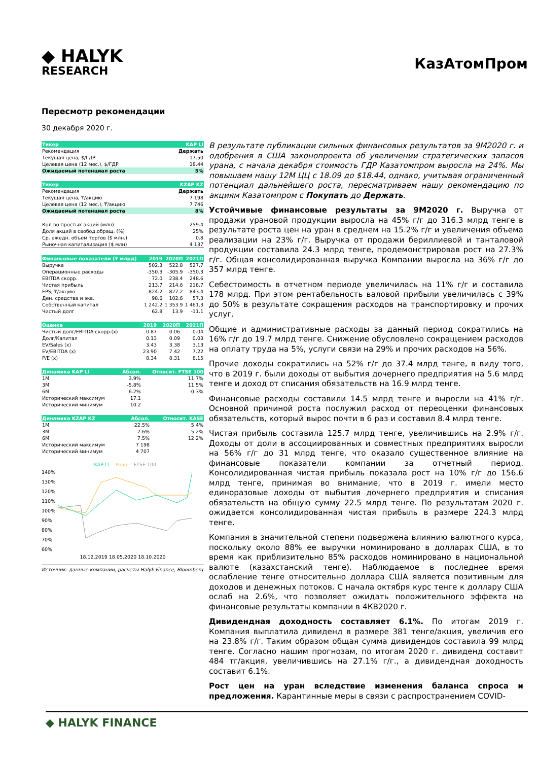◆ HALYK
RESEARCH
КазАтомПром
Пересмотр рекомендации
30 декабря 2020 г.
| Тикер | KAP LI |
| --- | --- |
| Рекомендация | Держать |
| Текущая цена, $/ГДР | 17.50 |
| Целевая цена (12 мес.), $/ГДР | 18.44 |
| Ожидаемый потенциал роста | 5% |
| Тикер | KZAP KZ |
| --- | --- |
| Рекомендация | Держать |
| Текущая цена, ₸/акцию | 7 198 |
| Целевая цена (12 мес.), ₸/акцию | 7 746 |
| Ожидаемый потенциал роста | 8% |
| Кол-во простых акций (млн) | 259.4 |
| Доля акций в свобод.обращ. (%) | 25% |
| Ср. ежедн. объем торгов ($ млн.) | 0.8 |
| Рыночная капитализация ($ млн) | 4 137 |
| Финансовые показатели (₸ млрд) | 2019 | 2020П | 2021П |
| --- | --- | --- | --- |
| Выручка | 502.3 | 522.8 | 527.7 |
| Операционные расходы | -350.3 | -305.9 | -350.3 |
| EBITDA скорр. | 72.0 | 238.4 | 248.6 |
| Чистая прибыль | 213.7 | 214.6 | 218.7 |
| EPS, ₸/акцию | 824.2 | 827.2 | 843.4 |
| Ден. средства и экв. | 98.6 | 102.6 | 57.3 |
| Собственный капитал | 1 242.2 | 1 353.9 | 1 461.3 |
| Чистый долг | 62.8 | 13.9 | -11.1 |
| Оценка | 2019 | 2020П | 2021П |
| --- | --- | --- | --- |
| Чистый долг/EBITDA скорр.(x) | 0.87 | 0.06 | -0.04 |
| Долг/Капитал | 0.13 | 0.09 | 0.03 |
| EV/Sales (x) | 3.43 | 3.38 | 3.13 |
| EV/EBITDA (x) | 23.90 | 7.42 | 7.22 |
| P/E (x) | 8.34 | 8.31 | 8.15 |
| Динамика KAP LI | Абсол. | Относит. FTSE 100 |
| --- | --- | --- |
| 1M | 3.9% | 11.7% |
| 3M | -5.8% | 11.5% |
| 6M | 6.2% | -0.3% |
| Исторический максимум | 17.1 | |
| Исторический минимум | 10.2 | |
| Динамика KZAP KZ | Абсол. | Относит. KASE |
| --- | --- | --- |
| 1M | 22.5% | 5.4% |
| 3M | -2.6% | 5.2% |
| 6M | 7.5% | 12.2% |
| Исторический максимум | 7 198 | |
| Исторический минимум | 4 707 | |
—KAP LI —Уран —FTSE 100
140%
130%
120%
110%
100%
90%
80%
70%
60%
18.12.2019 18.05.2020 18.10.2020
Источник: данные компании, расчеты Halyk Finance, Bloomberg
В результате публикации сильных финансовых результатов за 9М2020 г. и одобрения в США законопроекта об увеличении стратегических запасов урана, с начала декабря стоимость ГДР Казатомпром выросла на 24%. Мы повышаем нашу 12М ЦЦ с 18.09 до $18.44, однако, учитывая ограниченный потенциал дальнейшего роста, пересматриваем нашу рекомендацию по акциям Казатомпром с Покупать до Держать.
Устойчивые финансовые результаты за 9М2020 г. Выручка от продажи урановой продукции выросла на 45% г/г до 316.3 млрд тенге в результате роста цен на уран в среднем на 15.2% г/г и увеличения объема реализации на 23% г/г. Выручка от продажи бериллиевой и танталовой продукции составила 24.3 млрд тенге, продемонстрировав рост на 27.3% г/г. Общая консолидированная выручка Компании выросла на 36% г/г до 357 млрд тенге.
Себестоимость в отчетном периоде увеличилась на 11% г/г и составила 178 млрд. При этом рентабельность валовой прибыли увеличилась с 39% до 50% в результате сокращения расходов на транспортировку и прочих услуг.
Общие и административные расходы за данный период сократились на 16% г/г до 19.7 млрд тенге. Снижение обусловлено сокращением расходов на оплату труда на 5%, услуги связи на 29% и прочих расходов на 56%.
Прочие доходы сократились на 52% г/г до 37.4 млрд тенге, в виду того, что в 2019 г. были доходы от выбытия дочернего предприятия на 5.6 млрд тенге и доход от списания обязательств на 16.9 млрд тенге.
Финансовые расходы составили 14.5 млрд тенге и выросли на 41% г/г. Основной причиной роста послужил расход от переоценки финансовых обязательств, который вырос почти в 6 раз и составил 8.4 млрд тенге.
Чистая прибыль составила 125.7 млрд тенге, увеличившись на 2.9% г/г. Доходы от доли в ассоциированных и совместных предприятиях выросли на 56% г/г до 31 млрд тенге, что оказало существенное влияние на финансовые показатели компании за отчетный период. Консолидированная чистая прибыль показала рост на 10% г/г до 156.6 млрд тенге, принимая во внимание, что в 2019 г. имели место единоразовые доходы от выбытия дочернего предприятия и списания обязательств на общую сумму 22.5 млрд тенге. По результатам 2020 г. ожидается консолидированная чистая прибыль в размере 224.3 млрд тенге.
Компания в значительной степени подвержена влиянию валютного курса, поскольку около 88% ее выручки номинировано в долларах США, в то время как приблизительно 85% расходов номинировано в национальной валюте (казахстанский тенге). Наблюдаемое в последнее время ослабление тенге относительно доллара США является позитивным для доходов и денежных потоков. С начала октября курс тенге к доллару США ослаб на 2.6%, что позволяет ожидать положительного эффекта на финансовые результаты компании в 4КВ2020 г.
Дивидендная доходность составляет 6.1%. По итогам 2019 г. Компания выплатила дивиденд в размере 381 тенге/акция, увеличив его на 23.8% г/г. Таким образом общая сумма дивидендов составила 99 млрд тенге. Согласно нашим прогнозам, по итогам 2020 г. дивиденд составит 484 тг/акция, увеличившись на 27.1% г/г., а дивидендная доходность составит 6.1%.
Рост цен на уран вследствие изменения баланса спроса и предложения. Карантинные меры в связи с распространением COVID-
◆ HALYK FINANCE